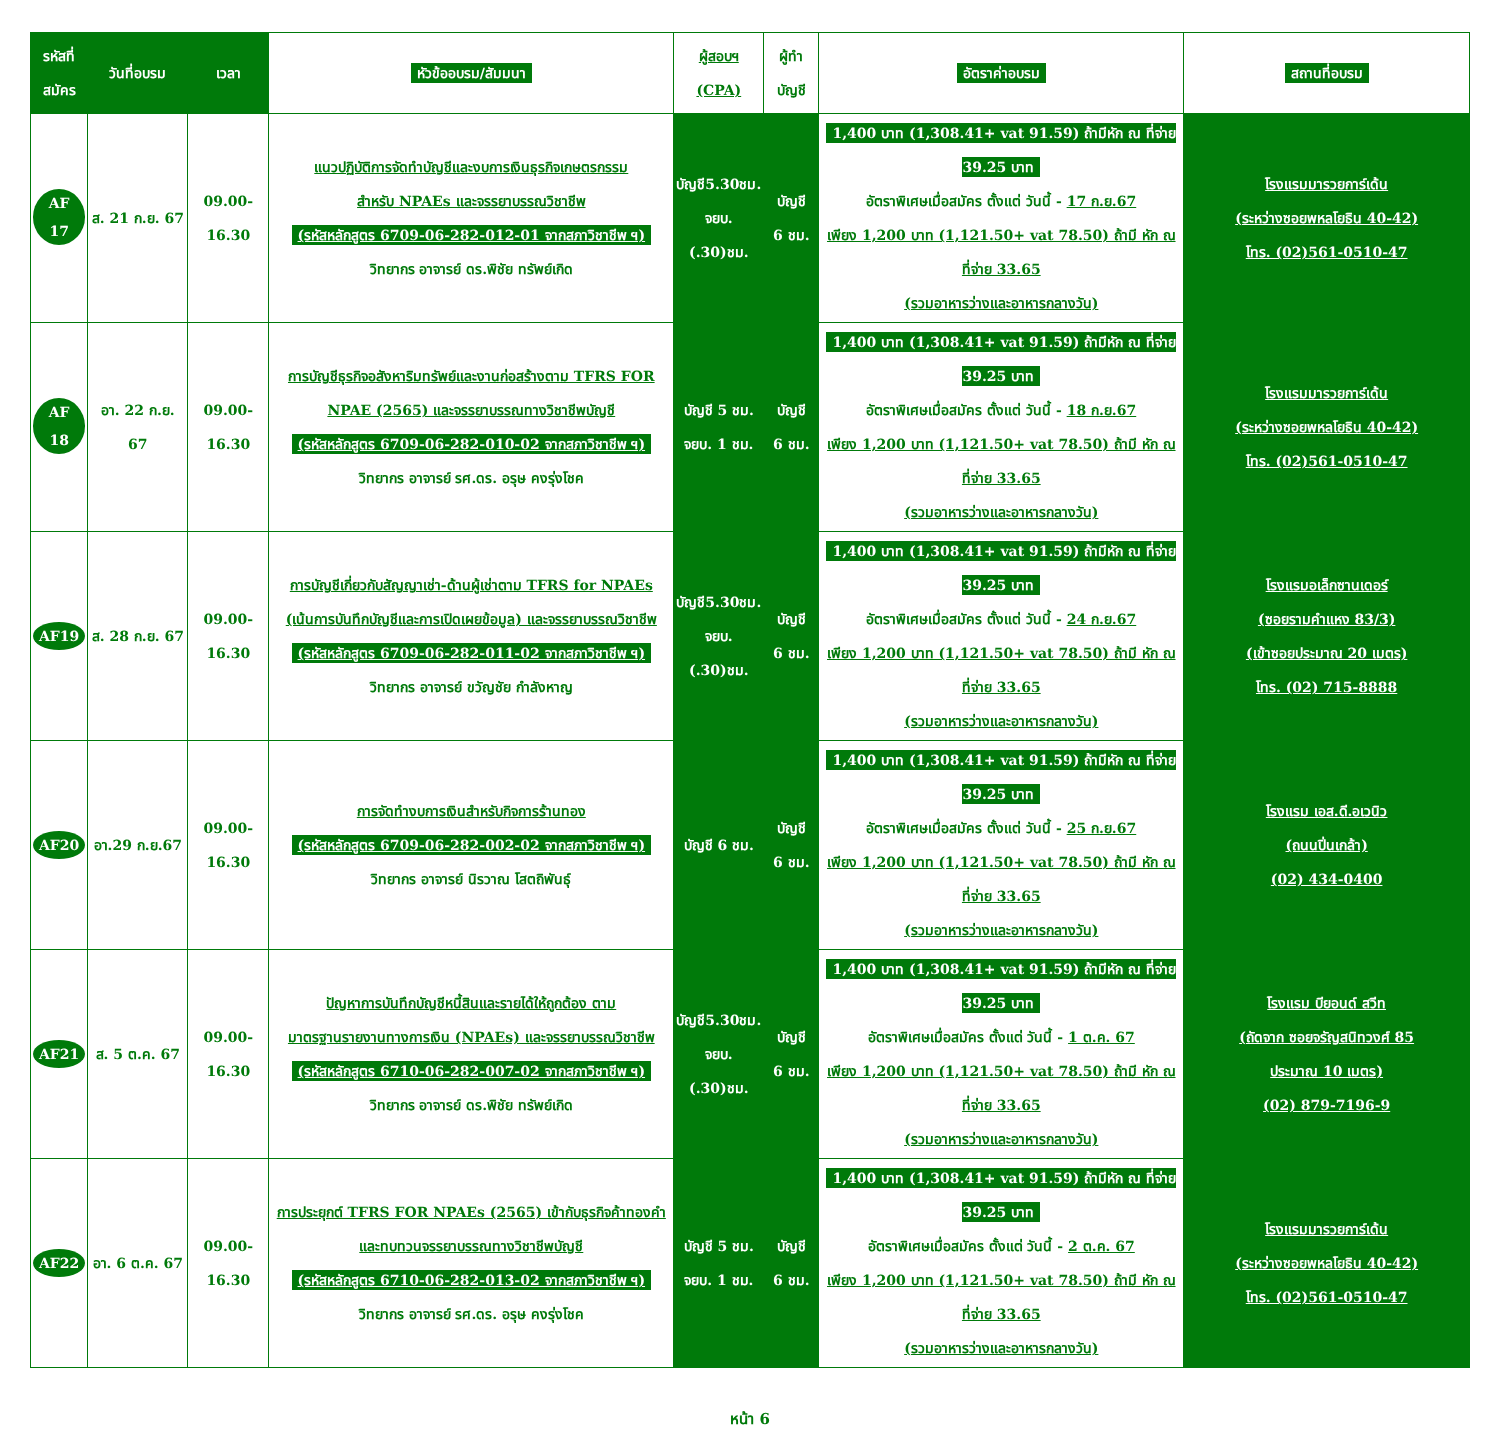| รหัสที่ สมัคร | วันที่อบรม | เวลา | หัวข้ออบรม/สัมมนา | ผู้สอบฯ (CPA) | ผู้ทำ บัญชี | อัตราค่าอบรม | สถานที่อบรม |
| --- | --- | --- | --- | --- | --- | --- | --- |
| AF 17 | ส. 21 ก.ย. 67 | 09.00-16.30 | แนวปฏิบัติการจัดทำบัญชีและงบการเงินธุรกิจเกษตรกรรม สำหรับ NPAEs และจรรยาบรรณวิชาชีพ (รหัสหลักสูตร 6709-06-282-012-01 จากสภาวิชาชีพ ฯ) วิทยากร อาจารย์ ดร.พิชัย ทรัพย์เกิด | บัญชี5.30ชม. จยบ. (.30)ชม. | บัญชี 6 ชม. | 1,400 บาท (1,308.41+ vat 91.59) ถ้ามีหัก ณ ที่จ่าย 39.25 บาท อัตราพิเศษเมื่อสมัคร ตั้งแต่ วันนี้ - 17 ก.ย.67 เพียง 1,200 บาท (1,121.50+ vat 78.50) ถ้ามี หัก ณ ที่จ่าย 33.65 (รวมอาหารว่างและอาหารกลางวัน) | โรงแรมมารวยการ์เด้น (ระหว่างซอยพหลโยธิน 40-42) โทร. (02)561-0510-47 |
| AF 18 | อา. 22 ก.ย. 67 | 09.00-16.30 | การบัญชีธุรกิจอสังหาริมทรัพย์และงานก่อสร้างตาม TFRS FOR NPAE (2565) และจรรยาบรรณทางวิชาชีพบัญชี (รหัสหลักสูตร 6709-06-282-010-02 จากสภาวิชาชีพ ฯ) วิทยากร อาจารย์ รศ.ดร. อรุษ คงรุ่งโชค | บัญชี 5 ชม. จยบ. 1 ชม. | บัญชี 6 ชม. | 1,400 บาท (1,308.41+ vat 91.59) ถ้ามีหัก ณ ที่จ่าย 39.25 บาท อัตราพิเศษเมื่อสมัคร ตั้งแต่ วันนี้ - 18 ก.ย.67 เพียง 1,200 บาท (1,121.50+ vat 78.50) ถ้ามี หัก ณ ที่จ่าย 33.65 (รวมอาหารว่างและอาหารกลางวัน) | โรงแรมมารวยการ์เด้น (ระหว่างซอยพหลโยธิน 40-42) โทร. (02)561-0510-47 |
| AF19 | ส. 28 ก.ย. 67 | 09.00-16.30 | การบัญชีเกี่ยวกับสัญญาเช่า-ด้านผู้เช่าตาม TFRS for NPAEs (เน้นการบันทึกบัญชีและการเปิดเผยข้อมูล) และจรรยาบรรณวิชาชีพ (รหัสหลักสูตร 6709-06-282-011-02 จากสภาวิชาชีพ ฯ) วิทยากร อาจารย์ ขวัญชัย กำลังหาญ | บัญชี5.30ชม. จยบ. (.30)ชม. | บัญชี 6 ชม. | 1,400 บาท (1,308.41+ vat 91.59) ถ้ามีหัก ณ ที่จ่าย 39.25 บาท อัตราพิเศษเมื่อสมัคร ตั้งแต่ วันนี้ - 24 ก.ย.67 เพียง 1,200 บาท (1,121.50+ vat 78.50) ถ้ามี หัก ณ ที่จ่าย 33.65 (รวมอาหารว่างและอาหารกลางวัน) | โรงแรมอเล็กซานเดอร์ (ซอยรามคำแหง 83/3) (เข้าซอยประมาณ 20 เมตร) โทร. (02) 715-8888 |
| AF20 | อา.29 ก.ย.67 | 09.00-16.30 | การจัดทำงบการเงินสำหรับกิจการร้านทอง (รหัสหลักสูตร 6709-06-282-002-02 จากสภาวิชาชีพ ฯ) วิทยากร อาจารย์ นิรวาณ โสตถิพันธุ์ | บัญชี 6 ชม. | บัญชี 6 ชม. | 1,400 บาท (1,308.41+ vat 91.59) ถ้ามีหัก ณ ที่จ่าย 39.25 บาท อัตราพิเศษเมื่อสมัคร ตั้งแต่ วันนี้ - 25 ก.ย.67 เพียง 1,200 บาท (1,121.50+ vat 78.50) ถ้ามี หัก ณ ที่จ่าย 33.65 (รวมอาหารว่างและอาหารกลางวัน) | โรงแรม เอส.ดี.อเวนิว (ถนนปิ่นเกล้า) (02) 434-0400 |
| AF21 | ส. 5 ต.ค. 67 | 09.00-16.30 | ปัญหาการบันทึกบัญชีหนี้สินและรายได้ให้ถูกต้อง ตาม มาตรฐานรายงานทางการเงิน (NPAEs) และจรรยาบรรณวิชาชีพ (รหัสหลักสูตร 6710-06-282-007-02 จากสภาวิชาชีพ ฯ) วิทยากร อาจารย์ ดร.พิชัย ทรัพย์เกิด | บัญชี5.30ชม. จยบ. (.30)ชม. | บัญชี 6 ชม. | 1,400 บาท (1,308.41+ vat 91.59) ถ้ามีหัก ณ ที่จ่าย 39.25 บาท อัตราพิเศษเมื่อสมัคร ตั้งแต่ วันนี้ - 1 ต.ค. 67 เพียง 1,200 บาท (1,121.50+ vat 78.50) ถ้ามี หัก ณ ที่จ่าย 33.65 (รวมอาหารว่างและอาหารกลางวัน) | โรงแรม บียอนด์ สวีท (ถัดจาก ซอยจรัญสนิทวงศ์ 85 ประมาณ 10 เมตร) (02) 879-7196-9 |
| AF22 | อา. 6 ต.ค. 67 | 09.00-16.30 | การประยุกต์ TFRS FOR NPAEs (2565) เข้ากับธุรกิจค้าทองคำ และทบทวนจรรยาบรรณทางวิชาชีพบัญชี (รหัสหลักสูตร 6710-06-282-013-02 จากสภาวิชาชีพ ฯ) วิทยากร อาจารย์ รศ.ดร. อรุษ คงรุ่งโชค | บัญชี 5 ชม. จยบ. 1 ชม. | บัญชี 6 ชม. | 1,400 บาท (1,308.41+ vat 91.59) ถ้ามีหัก ณ ที่จ่าย 39.25 บาท อัตราพิเศษเมื่อสมัคร ตั้งแต่ วันนี้ - 2 ต.ค. 67 เพียง 1,200 บาท (1,121.50+ vat 78.50) ถ้ามี หัก ณ ที่จ่าย 33.65 (รวมอาหารว่างและอาหารกลางวัน) | โรงแรมมารวยการ์เด้น (ระหว่างซอยพหลโยธิน 40-42) โทร. (02)561-0510-47 |
หน้า 6